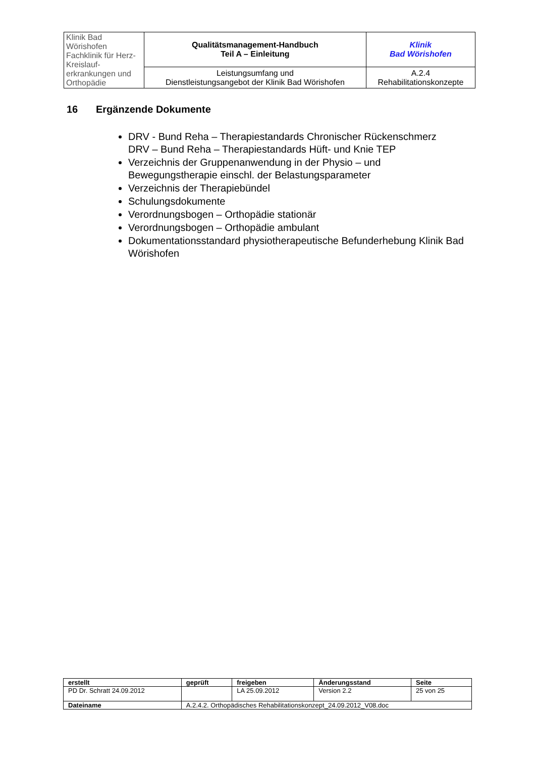| Klinik Bad Wörishofen Fachklinik für Herz-Kreislauf- erkrankungen und Orthopädie | Qualitätsmanagement-Handbuch Teil A – Einleitung | Klinik Bad Wörishofen |
| | Leistungsumfang und Dienstleistungsangebot der Klinik Bad Wörishofen | A.2.4 Rehabilitationskonzepte |
16 Ergänzende Dokumente
DRV - Bund Reha – Therapiestandards Chronischer Rückenschmerz
DRV – Bund Reha – Therapiestandards Hüft- und Knie TEP
Verzeichnis der Gruppenanwendung in der Physio – und Bewegungstherapie einschl. der Belastungsparameter
Verzeichnis der Therapiebündel
Schulungsdokumente
Verordnungsbogen – Orthopädie stationär
Verordnungsbogen – Orthopädie ambulant
Dokumentationsstandard physiotherapeutische Befunderhebung Klinik Bad Wörishofen
| erstellt | geprüft | freigeben | Änderungsstand | Seite |
| --- | --- | --- | --- | --- |
| PD Dr. Schratt 24.09.2012 | | LA 25.09.2012 | Version 2.2 | 25 von 25 |
| Dateiname | A.2.4.2. Orthopädisches Rehabilitationskonzept_24.09.2012_V08.doc | | | |